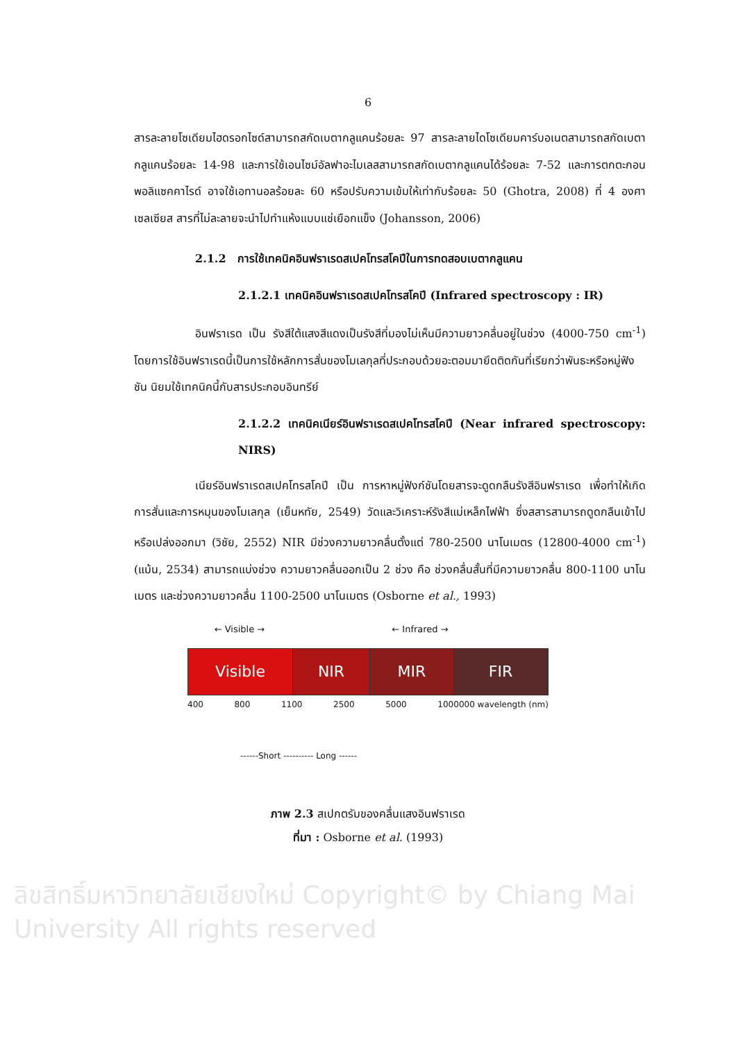6
สารละลายโซเดียมไฮดรอกไซด์สามารถสกัดเบตากลูแคนร้อยละ 97 สารละลายไดโซเดียมคาร์บอเนตสามารถสกัดเบตากลูแคนร้อยละ 14-98 และการใช้เอนไซม์อัลฟาอะไมเลสสามารถสกัดเบตากลูแคนได้ร้อยละ 7-52 และการตกตะกอน พอลิแซคคาไรด์ อาจใช้เอทานอลร้อยละ 60 หรือปรับความเข้มให้เท่ากับร้อยละ 50 (Ghotra, 2008) ที่ 4 องศาเซลเซียส สารที่ไม่ละลายจะนำไปทำแห้งแบบแช่เยือกแข็ง (Johansson, 2006)
2.1.2 การใช้เทคนิคอินฟราเรดสเปคโทรสโคปีในการทดสอบเบตากลูแคน
2.1.2.1 เทคนิคอินฟราเรดสเปคโทรสโคปี (Infrared spectroscopy : IR)
อินฟราเรด เป็น รังสีใต้แสงสีแดงเป็นรังสีที่มองไม่เห็นมีความยาวคลื่นอยู่ในช่วง (4000-750 cm<sup>-1</sup>) โดยการใช้อินฟราเรดนี้เป็นการใช้หลักการสั่นของโมเลกุลที่ประกอบด้วยอะตอมมายึดติดกันที่เรียกว่าพันธะหรือหมู่ฟังชัน นิยมใช้เทคนิคนี้กับสารประกอบอินทรีย์
2.1.2.2 เทคนิคเนียร์อินฟราเรดสเปคโทรสโคปี (Near infrared spectroscopy: NIRS)
เนียร์อินฟราเรดสเปคโทรสโคปี เป็น การหาหมู่ฟังก์ชันโดยสารจะดูดกลืนรังสีอินฟราเรด เพื่อทำให้เกิดการสั่นและการหมุนของโมเลกุล (เย็นหทัย, 2549) วัดและวิเคราะห์รังสีแม่เหล็กไฟฟ้า ซึ่งสสารสามารถดูดกลืนเข้าไปหรือเปล่งออกมา (วิชัย, 2552) NIR มีช่วงความยาวคลื่นตั้งแต่ 780-2500 นาโนเมตร (12800-4000 cm<sup>-1</sup>) (แม้น, 2534) สามารถแบ่งช่วง ความยาวคลื่นออกเป็น 2 ช่วง คือ ช่วงคลื่นสั้นที่มีความยาวคลื่น 800-1100 นาโนเมตร และช่วงความยาวคลื่น 1100-2500 นาโนเมตร (Osborne et al., 1993)
← Visible → ← Infrared →
Visible NIR MIR FIR
400 800 1100 2500 5000 1000000 wavelength (nm)
------Short ---------- Long ------
ภาพ 2.3 สเปกตรัมของคลื่นแสงอินฟราเรด
ที่มา : Osborne et al. (1993)
ลิขสิทธิ์มหาวิทยาลัยเชียงใหม่ Copyright© by Chiang Mai University All rights reserved